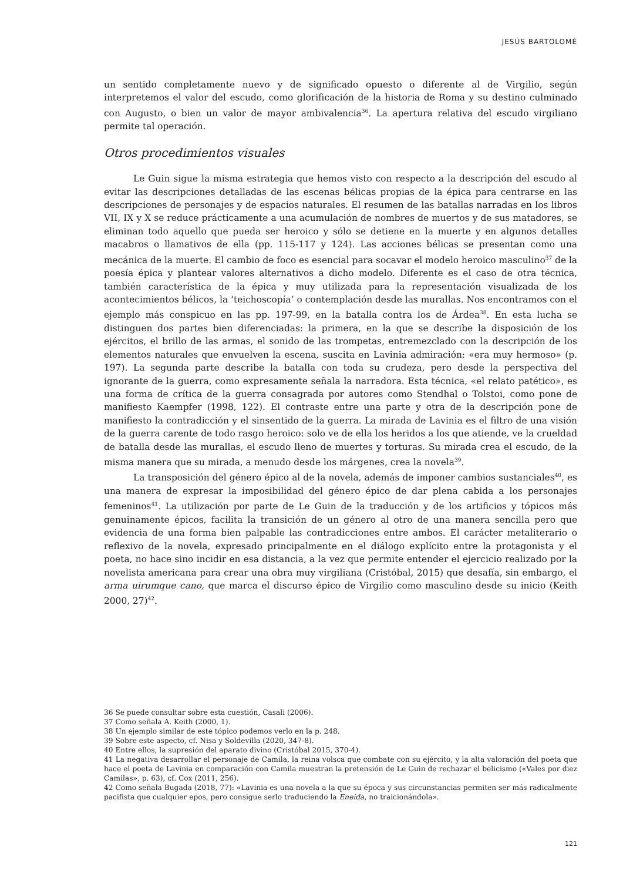JESÚS BARTOLOMÉ
un sentido completamente nuevo y de significado opuesto o diferente al de Virgilio, según interpretemos el valor del escudo, como glorificación de la historia de Roma y su destino culminado con Augusto, o bien un valor de mayor ambivalencia<sup>36</sup>. La apertura relativa del escudo virgiliano permite tal operación.
Otros procedimientos visuales
Le Guin sigue la misma estrategia que hemos visto con respecto a la descripción del escudo al evitar las descripciones detalladas de las escenas bélicas propias de la épica para centrarse en las descripciones de personajes y de espacios naturales. El resumen de las batallas narradas en los libros VII, IX y X se reduce prácticamente a una acumulación de nombres de muertos y de sus matadores, se eliminan todo aquello que pueda ser heroico y sólo se detiene en la muerte y en algunos detalles macabros o llamativos de ella (pp. 115-117 y 124). Las acciones bélicas se presentan como una mecánica de la muerte. El cambio de foco es esencial para socavar el modelo heroico masculino<sup>37</sup> de la poesía épica y plantear valores alternativos a dicho modelo. Diferente es el caso de otra técnica, también característica de la épica y muy utilizada para la representación visualizada de los acontecimientos bélicos, la ‘teichoscopía’ o contemplación desde las murallas. Nos encontramos con el ejemplo más conspicuo en las pp. 197-99, en la batalla contra los de Árdea<sup>38</sup>. En esta lucha se distinguen dos partes bien diferenciadas: la primera, en la que se describe la disposición de los ejércitos, el brillo de las armas, el sonido de las trompetas, entremezclado con la descripción de los elementos naturales que envuelven la escena, suscita en Lavinia admiración: «era muy hermoso» (p. 197). La segunda parte describe la batalla con toda su crudeza, pero desde la perspectiva del ignorante de la guerra, como expresamente señala la narradora. Esta técnica, «el relato patético», es una forma de crítica de la guerra consagrada por autores como Stendhal o Tolstoi, como pone de manifiesto Kaempfer (1998, 122). El contraste entre una parte y otra de la descripción pone de manifiesto la contradicción y el sinsentido de la guerra. La mirada de Lavinia es el filtro de una visión de la guerra carente de todo rasgo heroico: solo ve de ella los heridos a los que atiende, ve la crueldad de batalla desde las murallas, el escudo lleno de muertes y torturas. Su mirada crea el escudo, de la misma manera que su mirada, a menudo desde los márgenes, crea la novela<sup>39</sup>.
La transposición del género épico al de la novela, además de imponer cambios sustanciales<sup>40</sup>, es una manera de expresar la imposibilidad del género épico de dar plena cabida a los personajes femeninos<sup>41</sup>. La utilización por parte de Le Guin de la traducción y de los artificios y tópicos más genuinamente épicos, facilita la transición de un género al otro de una manera sencilla pero que evidencia de una forma bien palpable las contradicciones entre ambos. El carácter metaliterario o reflexivo de la novela, expresado principalmente en el diálogo explícito entre la protagonista y el poeta, no hace sino incidir en esa distancia, a la vez que permite entender el ejercicio realizado por la novelista americana para crear una obra muy virgiliana (Cristóbal, 2015) que desafía, sin embargo, el arma uirumque cano, que marca el discurso épico de Virgilio como masculino desde su inicio (Keith 2000, 27)<sup>42</sup>.
36 Se puede consultar sobre esta cuestión, Casali (2006).
37 Como señala A. Keith (2000, 1).
38 Un ejemplo similar de este tópico podemos verlo en la p. 248.
39 Sobre este aspecto, cf. Nisa y Soldevilla (2020, 347-8).
40 Entre ellos, la supresión del aparato divino (Cristóbal 2015, 370-4).
41 La negativa desarrollar el personaje de Camila, la reina volsca que combate con su ejército, y la alta valoración del poeta que hace el poeta de Lavinia en comparación con Camila muestran la pretensión de Le Guin de rechazar el belicismo («Vales por diez Camilas», p. 63), cf. Cox (2011, 256).
42 Como señala Bugada (2018, 77): «Lavinia es una novela a la que su época y sus circunstancias permiten ser más radicalmente pacifista que cualquier epos, pero consigue serlo traduciendo la Eneida, no traicionándola».
121